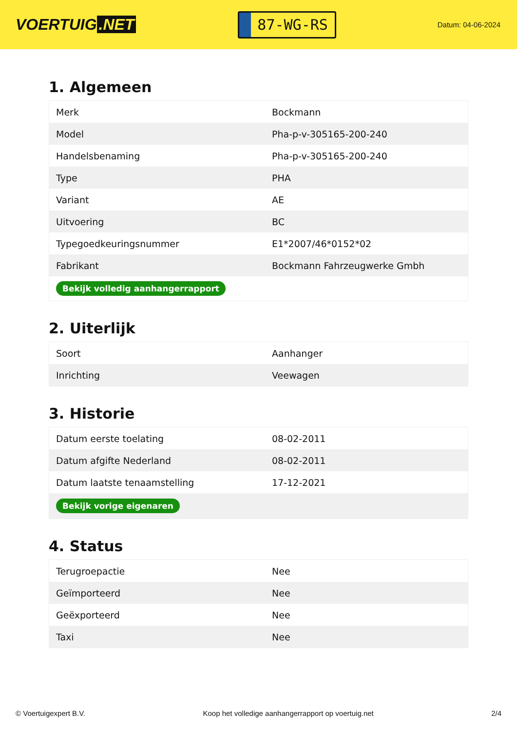VOERTUIG.NET
87-WG-RS
Datum: 04-06-2024
1. Algemeen
| Merk | Bockmann |
| Model | Pha-p-v-305165-200-240 |
| Handelsbenaming | Pha-p-v-305165-200-240 |
| Type | PHA |
| Variant | AE |
| Uitvoering | BC |
| Typegoedkeuringsnummer | E1*2007/46*0152*02 |
| Fabrikant | Bockmann Fahrzeugwerke Gmbh |
| Bekijk volledig aanhangerrapport | |
2. Uiterlijk
| Soort | Aanhanger |
| Inrichting | Veewagen |
3. Historie
| Datum eerste toelating | 08-02-2011 |
| Datum afgifte Nederland | 08-02-2011 |
| Datum laatste tenaamstelling | 17-12-2021 |
| Bekijk vorige eigenaren | |
4. Status
| Terugroepactie | Nee |
| Geïmporteerd | Nee |
| Geëxporteerd | Nee |
| Taxi | Nee |
© Voertuigexpert B.V. Koop het volledige aanhangerrapport op voertuig.net 2/4